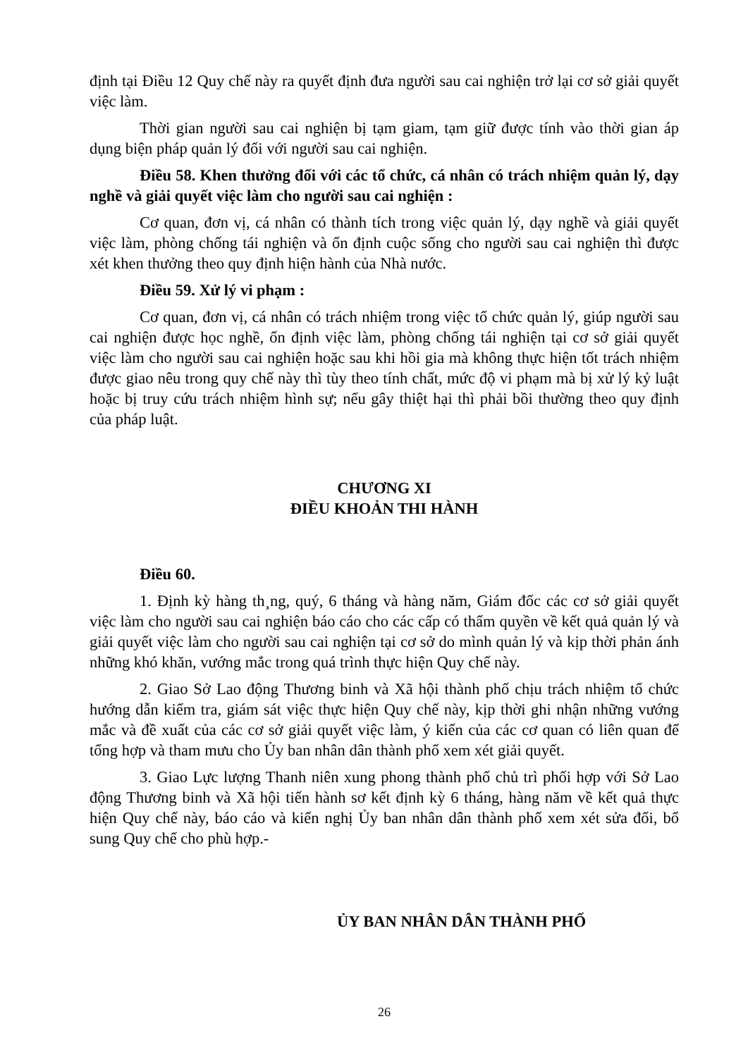định tại Điều 12 Quy chế này ra quyết định đưa người sau cai nghiện trở lại cơ sở giải quyết việc làm.
Thời gian người sau cai nghiện bị tạm giam, tạm giữ được tính vào thời gian áp dụng biện pháp quản lý đối với người sau cai nghiện.
Điều 58. Khen thưởng đối với các tổ chức, cá nhân có trách nhiệm quản lý, dạy nghề và giải quyết việc làm cho người sau cai nghiện :
Cơ quan, đơn vị, cá nhân có thành tích trong việc quản lý, dạy nghề và giải quyết việc làm, phòng chống tái nghiện và ổn định cuộc sống cho người sau cai nghiện thì được xét khen thưởng theo quy định hiện hành của Nhà nước.
Điều 59. Xử lý vi phạm :
Cơ quan, đơn vị, cá nhân có trách nhiệm trong việc tổ chức quản lý, giúp người sau cai nghiện được học nghề, ổn định việc làm, phòng chống tái nghiện tại cơ sở giải quyết việc làm cho người sau cai nghiện hoặc sau khi hồi gia mà không thực hiện tốt trách nhiệm được giao nêu trong quy chế này thì tùy theo tính chất, mức độ vi phạm mà bị xử lý kỷ luật hoặc bị truy cứu trách nhiệm hình sự; nếu gây thiệt hại thì phải bồi thường theo quy định của pháp luật.
CHƯƠNG XI
ĐIỀU KHOẢN THI HÀNH
Điều 60.
1. Định kỳ hàng th¸ng, quý, 6 tháng và hàng năm, Giám đốc các cơ sở giải quyết việc làm cho người sau cai nghiện báo cáo cho các cấp có thẩm quyền về kết quả quản lý và giải quyết việc làm cho người sau cai nghiện tại cơ sở do mình quản lý và kịp thời phản ánh những khó khăn, vướng mắc trong quá trình thực hiện Quy chế này.
2. Giao Sở Lao động Thương binh và Xã hội thành phố chịu trách nhiệm tổ chức hướng dẫn kiểm tra, giám sát việc thực hiện Quy chế này, kịp thời ghi nhận những vướng mắc và đề xuất của các cơ sở giải quyết việc làm, ý kiến của các cơ quan có liên quan để tổng hợp và tham mưu cho Ủy ban nhân dân thành phố xem xét giải quyết.
3. Giao Lực lượng Thanh niên xung phong thành phố chủ trì phối hợp với Sở Lao động Thương binh và Xã hội tiến hành sơ kết định kỳ 6 tháng, hàng năm về kết quả thực hiện Quy chế này, báo cáo và kiến nghị Ủy ban nhân dân thành phố xem xét sửa đổi, bổ sung Quy chế cho phù hợp.-
ỦY BAN NHÂN DÂN THÀNH PHỐ
26